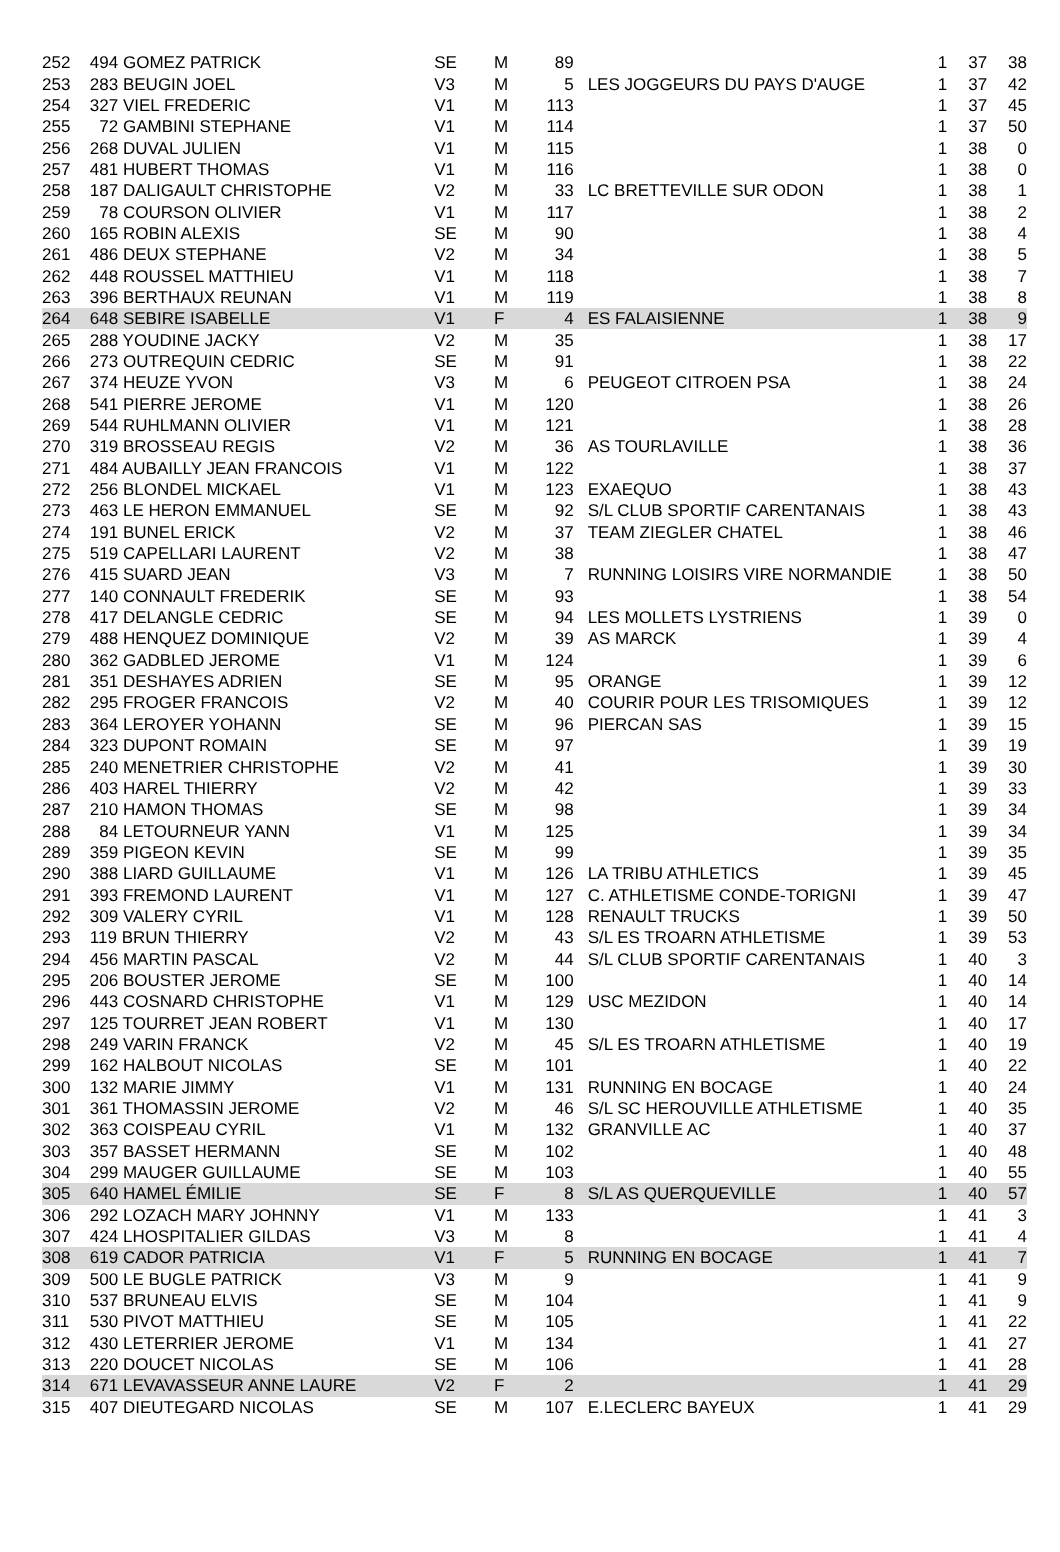| 252 | 494 GOMEZ PATRICK | SE | M | 89 | | 1 | 37 | 38 |
| 253 | 283 BEUGIN JOEL | V3 | M | 5 | LES JOGGEURS DU PAYS D'AUGE | 1 | 37 | 42 |
| 254 | 327 VIEL FREDERIC | V1 | M | 113 | | 1 | 37 | 45 |
| 255 | 72 GAMBINI STEPHANE | V1 | M | 114 | | 1 | 37 | 50 |
| 256 | 268 DUVAL JULIEN | V1 | M | 115 | | 1 | 38 | 0 |
| 257 | 481 HUBERT THOMAS | V1 | M | 116 | | 1 | 38 | 0 |
| 258 | 187 DALIGAULT CHRISTOPHE | V2 | M | 33 | LC BRETTEVILLE SUR ODON | 1 | 38 | 1 |
| 259 | 78 COURSON OLIVIER | V1 | M | 117 | | 1 | 38 | 2 |
| 260 | 165 ROBIN ALEXIS | SE | M | 90 | | 1 | 38 | 4 |
| 261 | 486 DEUX STEPHANE | V2 | M | 34 | | 1 | 38 | 5 |
| 262 | 448 ROUSSEL MATTHIEU | V1 | M | 118 | | 1 | 38 | 7 |
| 263 | 396 BERTHAUX REUNAN | V1 | M | 119 | | 1 | 38 | 8 |
| 264 | 648 SEBIRE ISABELLE | V1 | F | 4 | ES FALAISIENNE | 1 | 38 | 9 |
| 265 | 288 YOUDINE JACKY | V2 | M | 35 | | 1 | 38 | 17 |
| 266 | 273 OUTREQUIN CEDRIC | SE | M | 91 | | 1 | 38 | 22 |
| 267 | 374 HEUZE YVON | V3 | M | 6 | PEUGEOT CITROEN PSA | 1 | 38 | 24 |
| 268 | 541 PIERRE JEROME | V1 | M | 120 | | 1 | 38 | 26 |
| 269 | 544 RUHLMANN OLIVIER | V1 | M | 121 | | 1 | 38 | 28 |
| 270 | 319 BROSSEAU REGIS | V2 | M | 36 | AS TOURLAVILLE | 1 | 38 | 36 |
| 271 | 484 AUBAILLY JEAN FRANCOIS | V1 | M | 122 | | 1 | 38 | 37 |
| 272 | 256 BLONDEL MICKAEL | V1 | M | 123 | EXAEQUO | 1 | 38 | 43 |
| 273 | 463 LE HERON EMMANUEL | SE | M | 92 | S/L CLUB SPORTIF CARENTANAIS | 1 | 38 | 43 |
| 274 | 191 BUNEL ERICK | V2 | M | 37 | TEAM ZIEGLER CHATEL | 1 | 38 | 46 |
| 275 | 519 CAPELLARI LAURENT | V2 | M | 38 | | 1 | 38 | 47 |
| 276 | 415 SUARD JEAN | V3 | M | 7 | RUNNING LOISIRS VIRE NORMANDIE | 1 | 38 | 50 |
| 277 | 140 CONNAULT FREDERIK | SE | M | 93 | | 1 | 38 | 54 |
| 278 | 417 DELANGLE CEDRIC | SE | M | 94 | LES MOLLETS LYSTRIENS | 1 | 39 | 0 |
| 279 | 488 HENQUEZ DOMINIQUE | V2 | M | 39 | AS MARCK | 1 | 39 | 4 |
| 280 | 362 GADBLED JEROME | V1 | M | 124 | | 1 | 39 | 6 |
| 281 | 351 DESHAYES ADRIEN | SE | M | 95 | ORANGE | 1 | 39 | 12 |
| 282 | 295 FROGER FRANCOIS | V2 | M | 40 | COURIR POUR LES TRISOMIQUES | 1 | 39 | 12 |
| 283 | 364 LEROYER YOHANN | SE | M | 96 | PIERCAN SAS | 1 | 39 | 15 |
| 284 | 323 DUPONT ROMAIN | SE | M | 97 | | 1 | 39 | 19 |
| 285 | 240 MENETRIER CHRISTOPHE | V2 | M | 41 | | 1 | 39 | 30 |
| 286 | 403 HAREL THIERRY | V2 | M | 42 | | 1 | 39 | 33 |
| 287 | 210 HAMON THOMAS | SE | M | 98 | | 1 | 39 | 34 |
| 288 | 84 LETOURNEUR YANN | V1 | M | 125 | | 1 | 39 | 34 |
| 289 | 359 PIGEON KEVIN | SE | M | 99 | | 1 | 39 | 35 |
| 290 | 388 LIARD GUILLAUME | V1 | M | 126 | LA TRIBU ATHLETICS | 1 | 39 | 45 |
| 291 | 393 FREMOND LAURENT | V1 | M | 127 | C. ATHLETISME CONDE-TORIGNI | 1 | 39 | 47 |
| 292 | 309 VALERY CYRIL | V1 | M | 128 | RENAULT TRUCKS | 1 | 39 | 50 |
| 293 | 119 BRUN THIERRY | V2 | M | 43 | S/L ES TROARN ATHLETISME | 1 | 39 | 53 |
| 294 | 456 MARTIN PASCAL | V2 | M | 44 | S/L CLUB SPORTIF CARENTANAIS | 1 | 40 | 3 |
| 295 | 206 BOUSTER JEROME | SE | M | 100 | | 1 | 40 | 14 |
| 296 | 443 COSNARD CHRISTOPHE | V1 | M | 129 | USC MEZIDON | 1 | 40 | 14 |
| 297 | 125 TOURRET JEAN ROBERT | V1 | M | 130 | | 1 | 40 | 17 |
| 298 | 249 VARIN FRANCK | V2 | M | 45 | S/L ES TROARN ATHLETISME | 1 | 40 | 19 |
| 299 | 162 HALBOUT NICOLAS | SE | M | 101 | | 1 | 40 | 22 |
| 300 | 132 MARIE JIMMY | V1 | M | 131 | RUNNING EN BOCAGE | 1 | 40 | 24 |
| 301 | 361 THOMASSIN JEROME | V2 | M | 46 | S/L SC HEROUVILLE ATHLETISME | 1 | 40 | 35 |
| 302 | 363 COISPEAU CYRIL | V1 | M | 132 | GRANVILLE AC | 1 | 40 | 37 |
| 303 | 357 BASSET HERMANN | SE | M | 102 | | 1 | 40 | 48 |
| 304 | 299 MAUGER GUILLAUME | SE | M | 103 | | 1 | 40 | 55 |
| 305 | 640 HAMEL ÉMILIE | SE | F | 8 | S/L AS QUERQUEVILLE | 1 | 40 | 57 |
| 306 | 292 LOZACH MARY JOHNNY | V1 | M | 133 | | 1 | 41 | 3 |
| 307 | 424 LHOSPITALIER GILDAS | V3 | M | 8 | | 1 | 41 | 4 |
| 308 | 619 CADOR PATRICIA | V1 | F | 5 | RUNNING EN BOCAGE | 1 | 41 | 7 |
| 309 | 500 LE BUGLE PATRICK | V3 | M | 9 | | 1 | 41 | 9 |
| 310 | 537 BRUNEAU ELVIS | SE | M | 104 | | 1 | 41 | 9 |
| 311 | 530 PIVOT MATTHIEU | SE | M | 105 | | 1 | 41 | 22 |
| 312 | 430 LETERRIER JEROME | V1 | M | 134 | | 1 | 41 | 27 |
| 313 | 220 DOUCET NICOLAS | SE | M | 106 | | 1 | 41 | 28 |
| 314 | 671 LEVAVASSEUR ANNE LAURE | V2 | F | 2 | | 1 | 41 | 29 |
| 315 | 407 DIEUTEGARD NICOLAS | SE | M | 107 | E.LECLERC BAYEUX | 1 | 41 | 29 |